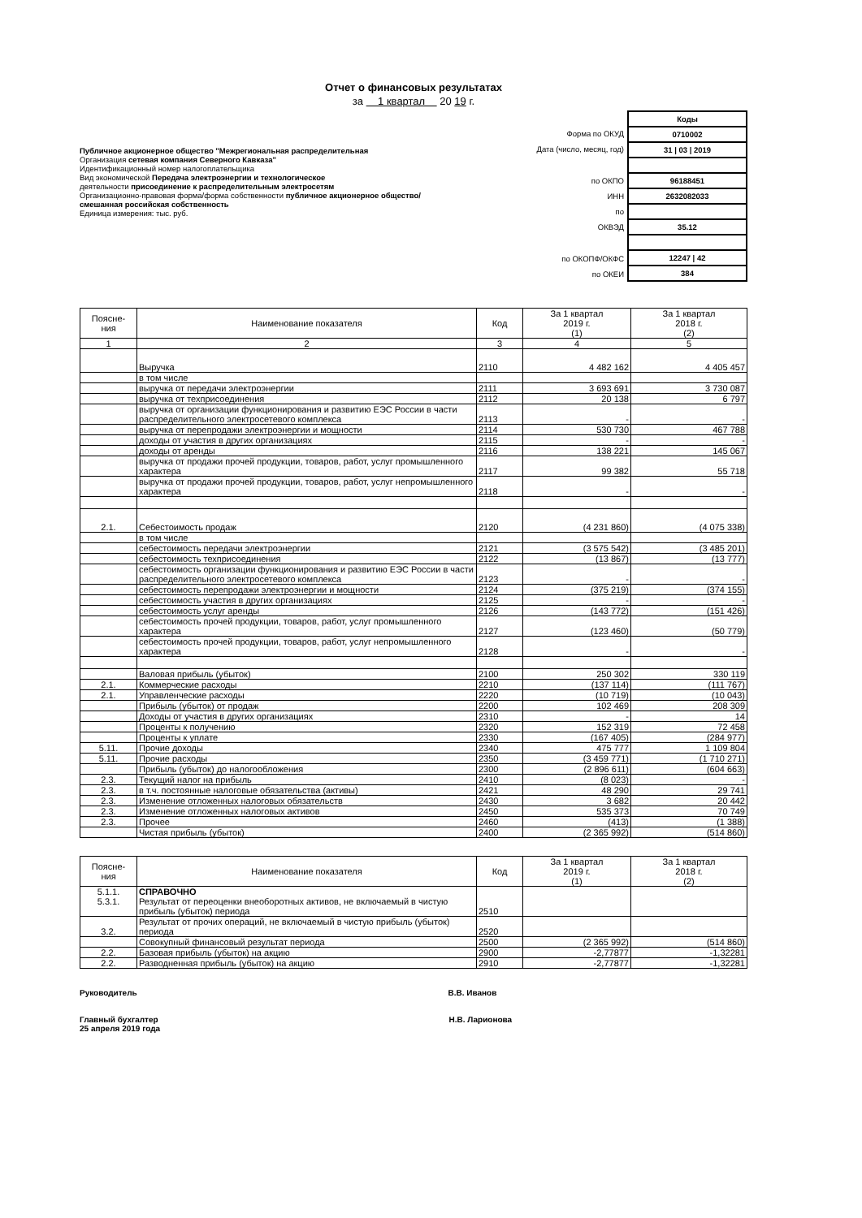Отчет о финансовых результатах
за 1 квартал 20 19 г.
Публичное акционерное общество "Межрегиональная распределительная
Организация сетевая компания Северного Кавказа"
Идентификационный номер налогоплательщика
Вид экономической Передача электроэнергии и технологическое
деятельности присоединение к распределительным электросетям
Организационно-правовая форма/форма собственности публичное акционерное общество/
смешанная российская собственность
Единица измерения: тыс. руб.
| Форма по ОКУД |
| Дата (число, месяц, год) |
| по ОКПО |
| ИНН |
| по |
| ОКВЭД |
| по ОКОПФ/ОКФС |
| по ОКЕИ |
| Коды |
| 0710002 |
| 31 / 03 / 2019 |
| 96188451 |
| 2632082033 |
| 35.12 |
| 12247 / 42 |
| 384 |
| Поясне- ния | Наименование показателя | Код | За 1 квартал 2019 г. (1) | За 1 квартал 2018 г. (2) |
| --- | --- | --- | --- | --- |
| 1 | 2 | 3 | 4 | 5 |
| | Выручка | 2110 | 4 482 162 | 4 405 457 |
| | в том числе | | | |
| | выручка от передачи электроэнергии | 2111 | 3 693 691 | 3 730 087 |
| | выручка от техприсоединения | 2112 | 20 138 | 6 797 |
| | выручка от организации функционирования и развитию ЕЭС России в части распределительного электросетевого комплекса | 2113 | - | - |
| | выручка от перепродажи электроэнергии и мощности | 2114 | 530 730 | 467 788 |
| | доходы от участия в других организациях | 2115 | - | - |
| | доходы от аренды | 2116 | 138 221 | 145 067 |
| | выручка от продажи прочей продукции, товаров, работ, услуг промышленного характера | 2117 | 99 382 | 55 718 |
| | выручка от продажи прочей продукции, товаров, работ, услуг непромышленного характера | 2118 | - | - |
| 2.1. | Себестоимость продаж | 2120 | (4 231 860) | (4 075 338) |
| | в том числе | | | |
| | себестоимость передачи электроэнергии | 2121 | (3 575 542) | (3 485 201) |
| | себестоимость техприсоединения | 2122 | (13 867) | (13 777) |
| | себестоимость организации функционирования и развитию ЕЭС России в части распределительного электросетевого комплекса | 2123 | - | - |
| | себестоимость перепродажи электроэнергии и мощности | 2124 | (375 219) | (374 155) |
| | себестоимость участия в других организациях | 2125 | - | - |
| | себестоимость услуг аренды | 2126 | (143 772) | (151 426) |
| | себестоимость прочей продукции, товаров, работ, услуг промышленного характера | 2127 | (123 460) | (50 779) |
| | себестоимость прочей продукции, товаров, работ, услуг непромышленного характера | 2128 | - | - |
| | Валовая прибыль (убыток) | 2100 | 250 302 | 330 119 |
| 2.1. | Коммерческие расходы | 2210 | (137 114) | (111 767) |
| 2.1. | Управленческие расходы | 2220 | (10 719) | (10 043) |
| | Прибыль (убыток) от продаж | 2200 | 102 469 | 208 309 |
| | Доходы от участия в других организациях | 2310 | - | 14 |
| | Проценты к получению | 2320 | 152 319 | 72 458 |
| | Проценты к уплате | 2330 | (167 405) | (284 977) |
| 5.11. | Прочие доходы | 2340 | 475 777 | 1 109 804 |
| 5.11. | Прочие расходы | 2350 | (3 459 771) | (1 710 271) |
| | Прибыль (убыток) до налогообложения | 2300 | (2 896 611) | (604 663) |
| 2.3. | Текущий налог на прибыль | 2410 | (8 023) | - |
| 2.3. | в т.ч. постоянные налоговые обязательства (активы) | 2421 | 48 290 | 29 741 |
| 2.3. | Изменение отложенных налоговых обязательств | 2430 | 3 682 | 20 442 |
| 2.3. | Изменение отложенных налоговых активов | 2450 | 535 373 | 70 749 |
| 2.3. | Прочее | 2460 | (413) | (1 388) |
| | Чистая прибыль (убыток) | 2400 | (2 365 992) | (514 860) |
| Поясне- ния | Наименование показателя | Код | За 1 квартал 2019 г. (1) | За 1 квартал 2018 г. (2) |
| --- | --- | --- | --- | --- |
| 5.1.1. 5.3.1. | СПРАВОЧНО Результат от переоценки внеоборотных активов, не включаемый в чистую прибыль (убыток) периода | 2510 | | |
| 3.2. | Результат от прочих операций, не включаемый в чистую прибыль (убыток) периода | 2520 | | |
| | Совокупный финансовый результат периода | 2500 | (2 365 992) | (514 860) |
| 2.2. | Базовая прибыль (убыток) на акцию | 2900 | -2,77877 | -1,32281 |
| 2.2. | Разводненная прибыль (убыток) на акцию | 2910 | -2,77877 | -1,32281 |
Руководитель В.В. Иванов
Главный бухгалтер Н.В. Ларионова
25 апреля 2019 года